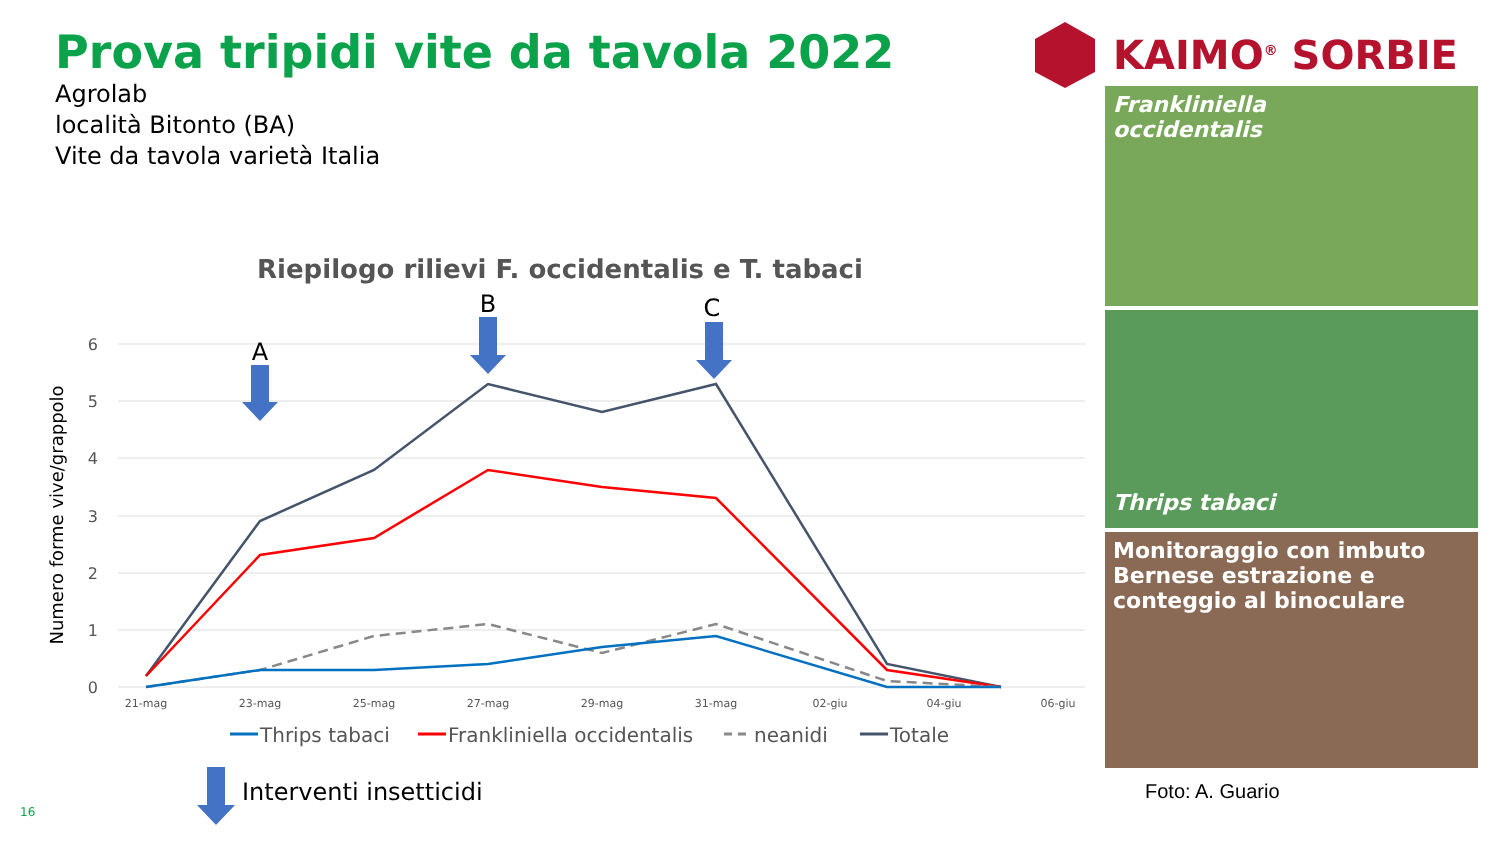Prova tripidi vite da tavola 2022
Agrolab
località Bitonto (BA)
Vite da tavola varietà Italia
KAIMO<sup>®</sup> SORBIE
Riepilogo rilievi F. occidentalis e T. tabaci
6
5
4
3
2
1
0
Numero forme vive/grappolo
21-mag
23-mag
25-mag
27-mag
29-mag
31-mag
02-giu
04-giu
06-giu
A
B
C
Thrips tabaci
Frankliniella occidentalis
neanidi
Totale
Interventi insetticidi
Frankliniella
occidentalis
Thrips tabaci
Monitoraggio con imbuto Bernese estrazione e conteggio al binoculare
Foto: A. Guario
16